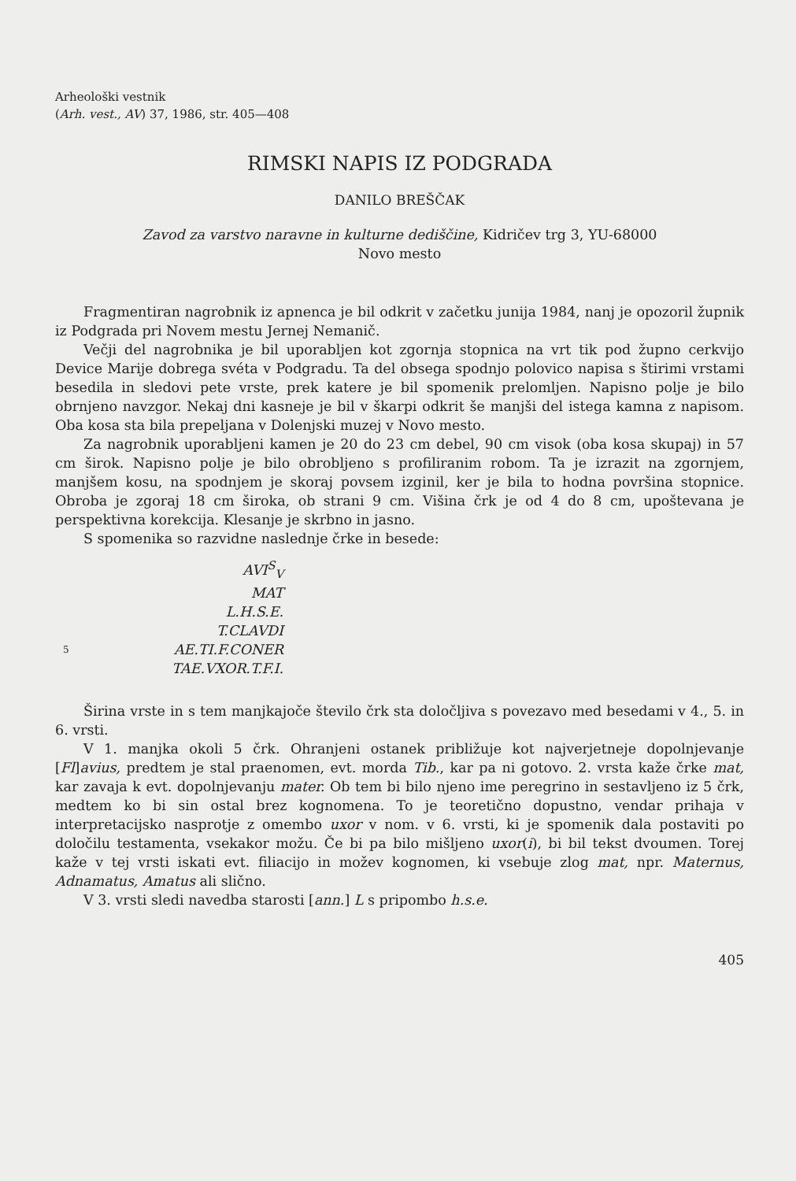Arheološki vestnik
(Arh. vest., AV) 37, 1986, str. 405—408
RIMSKI NAPIS IZ PODGRADA
DANILO BREŠČAK
Zavod za varstvo naravne in kulturne dediščine, Kidričev trg 3, YU-68000
Novo mesto
Fragmentiran nagrobnik iz apnenca je bil odkrit v začetku junija 1984, nanj je opozoril župnik iz Podgrada pri Novem mestu Jernej Nemanič.
Večji del nagrobnika je bil uporabljen kot zgornja stopnica na vrt tik pod župno cerkvijo Device Marije dobrega svéta v Podgradu. Ta del obsega spodnjo polovico napisa s štirimi vrstami besedila in sledovi pete vrste, prek katere je bil spomenik prelomljen. Napisno polje je bilo obrnjeno navzgor. Nekaj dni kasneje je bil v škarpi odkrit še manjši del istega kamna z napisom. Oba kosa sta bila prepeljana v Dolenjski muzej v Novo mesto.
Za nagrobnik uporabljeni kamen je 20 do 23 cm debel, 90 cm visok (oba kosa skupaj) in 57 cm širok. Napisno polje je bilo obrobljeno s profiliranim robom. Ta je izrazit na zgornjem, manjšem kosu, na spodnjem je skoraj povsem izginil, ker je bila to hodna površina stopnice. Obroba je zgoraj 18 cm široka, ob strani 9 cm. Višina črk je od 4 do 8 cm, upoštevana je perspektivna korekcija. Klesanje je skrbno in jasno.
S spomenika so razvidne naslednje črke in besede:
AVI<sup>S</sup><sub>V</sub>
MAT
L.H.S.E.
T.CLAVDI
5 AE.TI.F.CONER
TAE.VXOR.T.F.I.
Širina vrste in s tem manjkajoče število črk sta določljiva s povezavo med besedami v 4., 5. in 6. vrsti.
V 1. manjka okoli 5 črk. Ohranjeni ostanek približuje kot najverjetneje dopolnjevanje [Fl]avius, predtem je stal praenomen, evt. morda Tib., kar pa ni gotovo. 2. vrsta kaže črke mat, kar zavaja k evt. dopolnjevanju mater. Ob tem bi bilo njeno ime peregrino in sestavljeno iz 5 črk, medtem ko bi sin ostal brez kognomena. To je teoretično dopustno, vendar prihaja v interpretacijsko nasprotje z omembo uxor v nom. v 6. vrsti, ki je spomenik dala postaviti po določilu testamenta, vsekakor možu. Če bi pa bilo mišljeno uxor(i), bi bil tekst dvoumen. Torej kaže v tej vrsti iskati evt. filiacijo in možev kognomen, ki vsebuje zlog mat, npr. Maternus, Adnamatus, Amatus ali slično.
V 3. vrsti sledi navedba starosti [ann.] L s pripombo h.s.e.
405